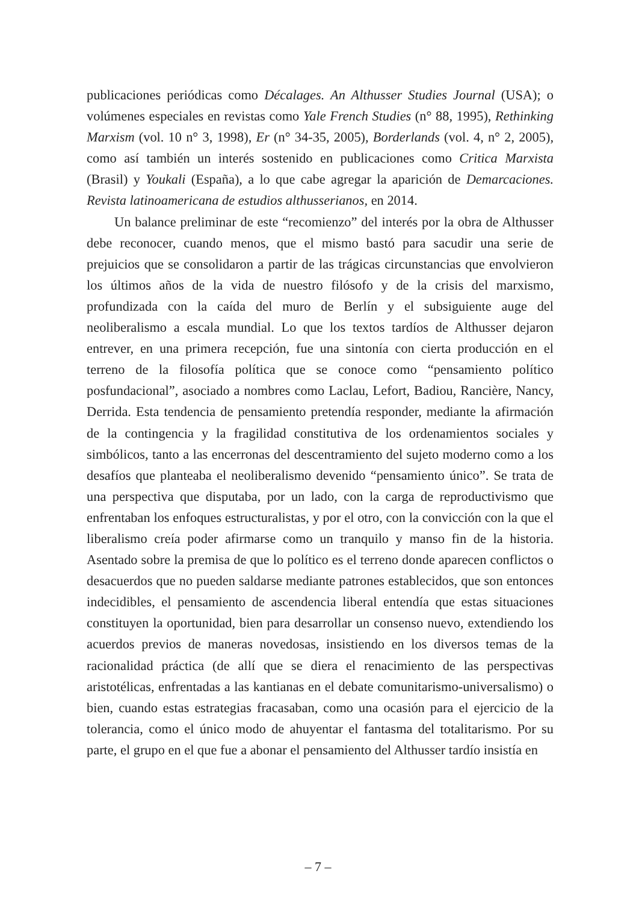publicaciones periódicas como Décalages. An Althusser Studies Journal (USA); o volúmenes especiales en revistas como Yale French Studies (n° 88, 1995), Rethinking Marxism (vol. 10 n° 3, 1998), Er (n° 34-35, 2005), Borderlands (vol. 4, n° 2, 2005), como así también un interés sostenido en publicaciones como Critica Marxista (Brasil) y Youkali (España), a lo que cabe agregar la aparición de Demarcaciones. Revista latinoamericana de estudios althusserianos, en 2014.
Un balance preliminar de este “recomienzo” del interés por la obra de Althusser debe reconocer, cuando menos, que el mismo bastó para sacudir una serie de prejuicios que se consolidaron a partir de las trágicas circunstancias que envolvieron los últimos años de la vida de nuestro filósofo y de la crisis del marxismo, profundizada con la caída del muro de Berlín y el subsiguiente auge del neoliberalismo a escala mundial. Lo que los textos tardíos de Althusser dejaron entrever, en una primera recepción, fue una sintonía con cierta producción en el terreno de la filosofía política que se conoce como “pensamiento político posfundacional”, asociado a nombres como Laclau, Lefort, Badiou, Rancière, Nancy, Derrida. Esta tendencia de pensamiento pretendía responder, mediante la afirmación de la contingencia y la fragilidad constitutiva de los ordenamientos sociales y simbólicos, tanto a las encerronas del descentramiento del sujeto moderno como a los desafíos que planteaba el neoliberalismo devenido “pensamiento único”. Se trata de una perspectiva que disputaba, por un lado, con la carga de reproductivismo que enfrentaban los enfoques estructuralistas, y por el otro, con la convicción con la que el liberalismo creía poder afirmarse como un tranquilo y manso fin de la historia. Asentado sobre la premisa de que lo político es el terreno donde aparecen conflictos o desacuerdos que no pueden saldarse mediante patrones establecidos, que son entonces indecidibles, el pensamiento de ascendencia liberal entendía que estas situaciones constituyen la oportunidad, bien para desarrollar un consenso nuevo, extendiendo los acuerdos previos de maneras novedosas, insistiendo en los diversos temas de la racionalidad práctica (de allí que se diera el renacimiento de las perspectivas aristotélicas, enfrentadas a las kantianas en el debate comunitarismo-universalismo) o bien, cuando estas estrategias fracasaban, como una ocasión para el ejercicio de la tolerancia, como el único modo de ahuyentar el fantasma del totalitarismo. Por su parte, el grupo en el que fue a abonar el pensamiento del Althusser tardío insistía en
– 7 –